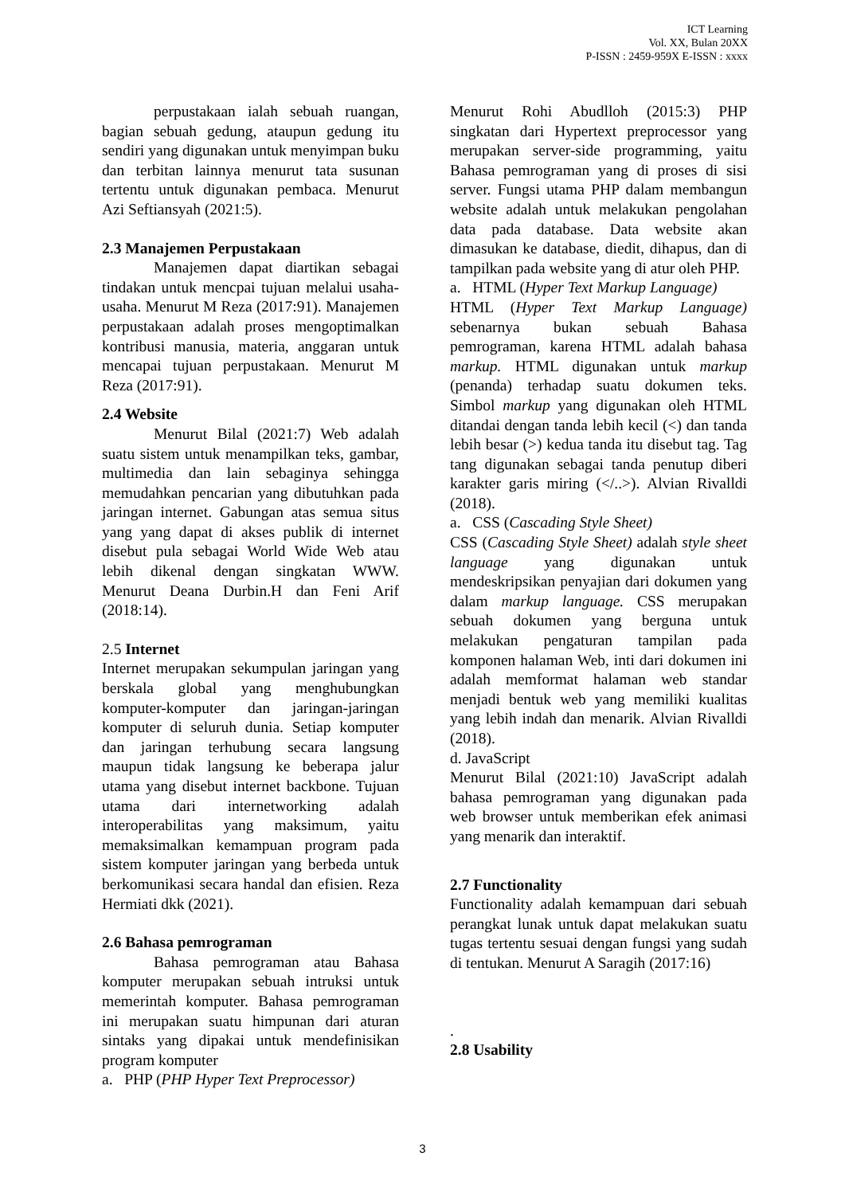ICT Learning
Vol. XX, Bulan 20XX
P-ISSN : 2459-959X E-ISSN : xxxx
perpustakaan ialah sebuah ruangan, bagian sebuah gedung, ataupun gedung itu sendiri yang digunakan untuk menyimpan buku dan terbitan lainnya menurut tata susunan tertentu untuk digunakan pembaca. Menurut Azi Seftiansyah (2021:5).
2.3 Manajemen Perpustakaan
Manajemen dapat diartikan sebagai tindakan untuk mencpai tujuan melalui usaha-usaha. Menurut M Reza (2017:91). Manajemen perpustakaan adalah proses mengoptimalkan kontribusi manusia, materia, anggaran untuk mencapai tujuan perpustakaan. Menurut M Reza (2017:91).
2.4 Website
Menurut Bilal (2021:7) Web adalah suatu sistem untuk menampilkan teks, gambar, multimedia dan lain sebaginya sehingga memudahkan pencarian yang dibutuhkan pada jaringan internet. Gabungan atas semua situs yang yang dapat di akses publik di internet disebut pula sebagai World Wide Web atau lebih dikenal dengan singkatan WWW. Menurut Deana Durbin.H dan Feni Arif (2018:14).
2.5 Internet
Internet merupakan sekumpulan jaringan yang berskala global yang menghubungkan komputer-komputer dan jaringan-jaringan komputer di seluruh dunia. Setiap komputer dan jaringan terhubung secara langsung maupun tidak langsung ke beberapa jalur utama yang disebut internet backbone. Tujuan utama dari internetworking adalah interoperabilitas yang maksimum, yaitu memaksimalkan kemampuan program pada sistem komputer jaringan yang berbeda untuk berkomunikasi secara handal dan efisien. Reza Hermiati dkk (2021).
2.6 Bahasa pemrograman
Bahasa pemrograman atau Bahasa komputer merupakan sebuah intruksi untuk memerintah komputer. Bahasa pemrograman ini merupakan suatu himpunan dari aturan sintaks yang dipakai untuk mendefinisikan program komputer
a. PHP (PHP Hyper Text Preprocessor)
Menurut Rohi Abudlloh (2015:3) PHP singkatan dari Hypertext preprocessor yang merupakan server-side programming, yaitu Bahasa pemrograman yang di proses di sisi server. Fungsi utama PHP dalam membangun website adalah untuk melakukan pengolahan data pada database. Data website akan dimasukan ke database, diedit, dihapus, dan di tampilkan pada website yang di atur oleh PHP.
a. HTML (Hyper Text Markup Language)
HTML (Hyper Text Markup Language) sebenarnya bukan sebuah Bahasa pemrograman, karena HTML adalah bahasa markup. HTML digunakan untuk markup (penanda) terhadap suatu dokumen teks. Simbol markup yang digunakan oleh HTML ditandai dengan tanda lebih kecil (<) dan tanda lebih besar (>) kedua tanda itu disebut tag. Tag tang digunakan sebagai tanda penutup diberi karakter garis miring (</..>). Alvian Rivalldi (2018).
a. CSS (Cascading Style Sheet)
CSS (Cascading Style Sheet) adalah style sheet language yang digunakan untuk mendeskripsikan penyajian dari dokumen yang dalam markup language. CSS merupakan sebuah dokumen yang berguna untuk melakukan pengaturan tampilan pada komponen halaman Web, inti dari dokumen ini adalah memformat halaman web standar menjadi bentuk web yang memiliki kualitas yang lebih indah dan menarik. Alvian Rivalldi (2018).
d. JavaScript
Menurut Bilal (2021:10) JavaScript adalah bahasa pemrograman yang digunakan pada web browser untuk memberikan efek animasi yang menarik dan interaktif.
2.7 Functionality
Functionality adalah kemampuan dari sebuah perangkat lunak untuk dapat melakukan suatu tugas tertentu sesuai dengan fungsi yang sudah di tentukan. Menurut A Saragih (2017:16)
.
2.8 Usability
3